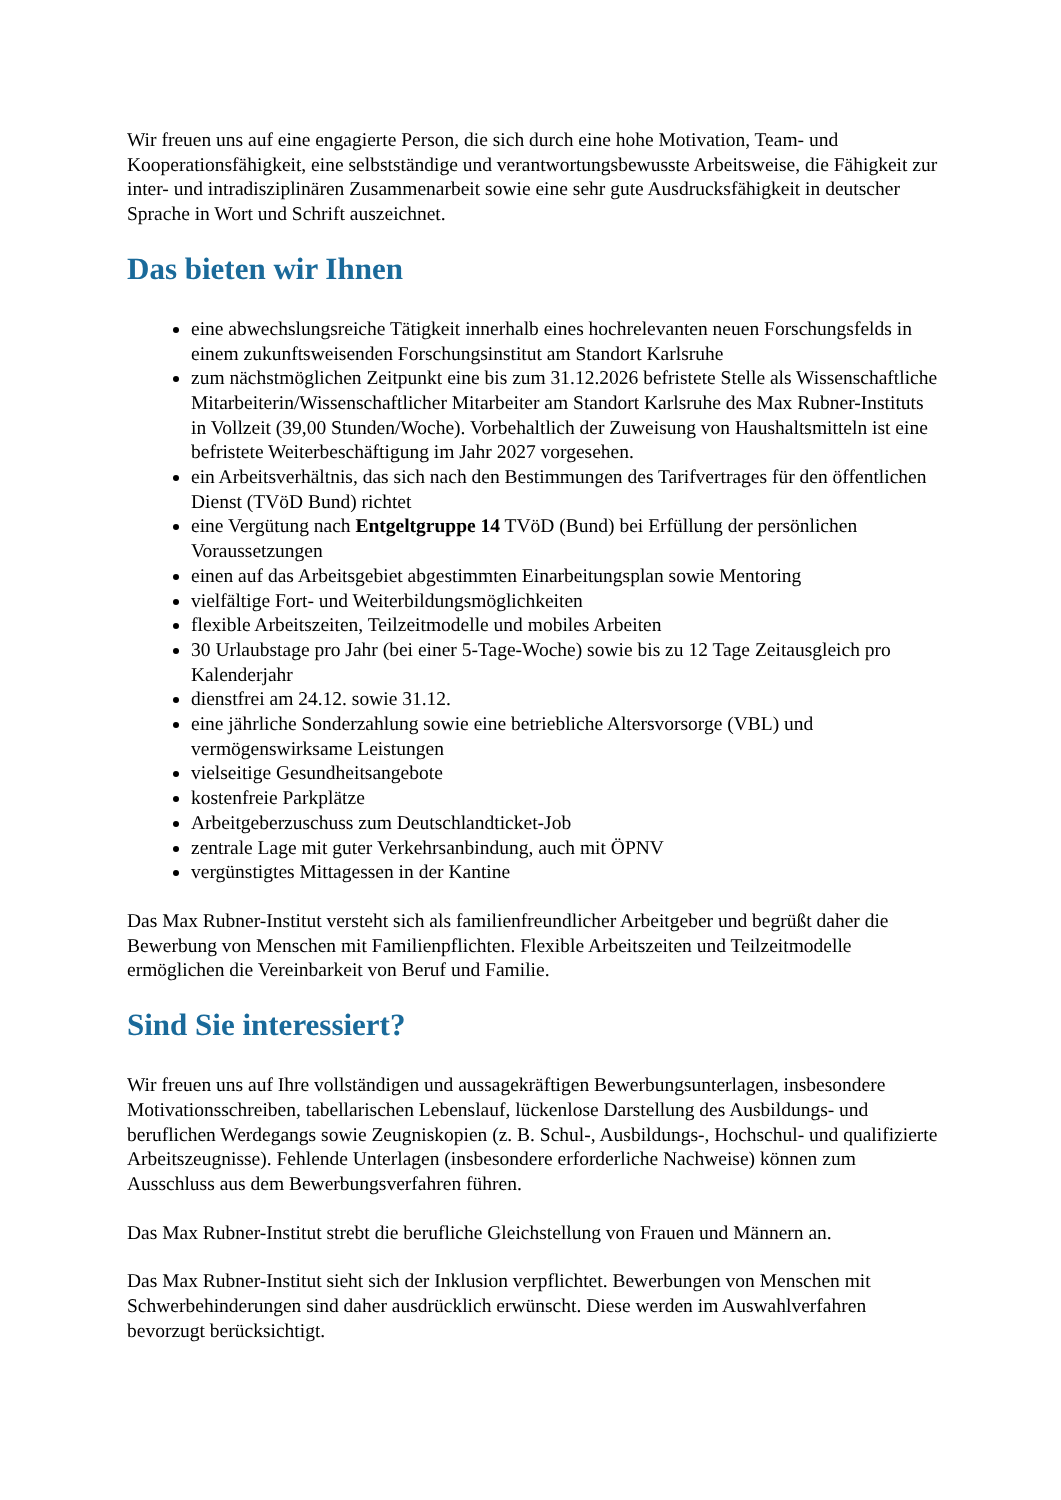Wir freuen uns auf eine engagierte Person, die sich durch eine hohe Motivation, Team- und Kooperationsfähigkeit, eine selbstständige und verantwortungsbewusste Arbeitsweise, die Fähigkeit zur inter- und intradisziplinären Zusammenarbeit sowie eine sehr gute Ausdrucksfähigkeit in deutscher Sprache in Wort und Schrift auszeichnet.
Das bieten wir Ihnen
eine abwechslungsreiche Tätigkeit innerhalb eines hochrelevanten neuen Forschungsfelds in einem zukunftsweisenden Forschungsinstitut am Standort Karlsruhe
zum nächstmöglichen Zeitpunkt eine bis zum 31.12.2026 befristete Stelle als Wissenschaftliche Mitarbeiterin/Wissenschaftlicher Mitarbeiter am Standort Karlsruhe des Max Rubner-Instituts in Vollzeit (39,00 Stunden/Woche). Vorbehaltlich der Zuweisung von Haushaltsmitteln ist eine befristete Weiterbeschäftigung im Jahr 2027 vorgesehen.
ein Arbeitsverhältnis, das sich nach den Bestimmungen des Tarifvertrages für den öffentlichen Dienst (TVöD Bund) richtet
eine Vergütung nach Entgeltgruppe 14 TVöD (Bund) bei Erfüllung der persönlichen Voraussetzungen
einen auf das Arbeitsgebiet abgestimmten Einarbeitungsplan sowie Mentoring
vielfältige Fort- und Weiterbildungsmöglichkeiten
flexible Arbeitszeiten, Teilzeitmodelle und mobiles Arbeiten
30 Urlaubstage pro Jahr (bei einer 5-Tage-Woche) sowie bis zu 12 Tage Zeitausgleich pro Kalenderjahr
dienstfrei am 24.12. sowie 31.12.
eine jährliche Sonderzahlung sowie eine betriebliche Altersvorsorge (VBL) und vermögenswirksame Leistungen
vielseitige Gesundheitsangebote
kostenfreie Parkplätze
Arbeitgeberzuschuss zum Deutschlandticket-Job
zentrale Lage mit guter Verkehrsanbindung, auch mit ÖPNV
vergünstigtes Mittagessen in der Kantine
Das Max Rubner-Institut versteht sich als familienfreundlicher Arbeitgeber und begrüßt daher die Bewerbung von Menschen mit Familienpflichten. Flexible Arbeitszeiten und Teilzeitmodelle ermöglichen die Vereinbarkeit von Beruf und Familie.
Sind Sie interessiert?
Wir freuen uns auf Ihre vollständigen und aussagekräftigen Bewerbungsunterlagen, insbesondere Motivationsschreiben, tabellarischen Lebenslauf, lückenlose Darstellung des Ausbildungs- und beruflichen Werdegangs sowie Zeugniskopien (z. B. Schul-, Ausbildungs-, Hochschul- und qualifizierte Arbeitszeugnisse). Fehlende Unterlagen (insbesondere erforderliche Nachweise) können zum Ausschluss aus dem Bewerbungsverfahren führen.
Das Max Rubner-Institut strebt die berufliche Gleichstellung von Frauen und Männern an.
Das Max Rubner-Institut sieht sich der Inklusion verpflichtet. Bewerbungen von Menschen mit Schwerbehinderungen sind daher ausdrücklich erwünscht. Diese werden im Auswahlverfahren bevorzugt berücksichtigt.